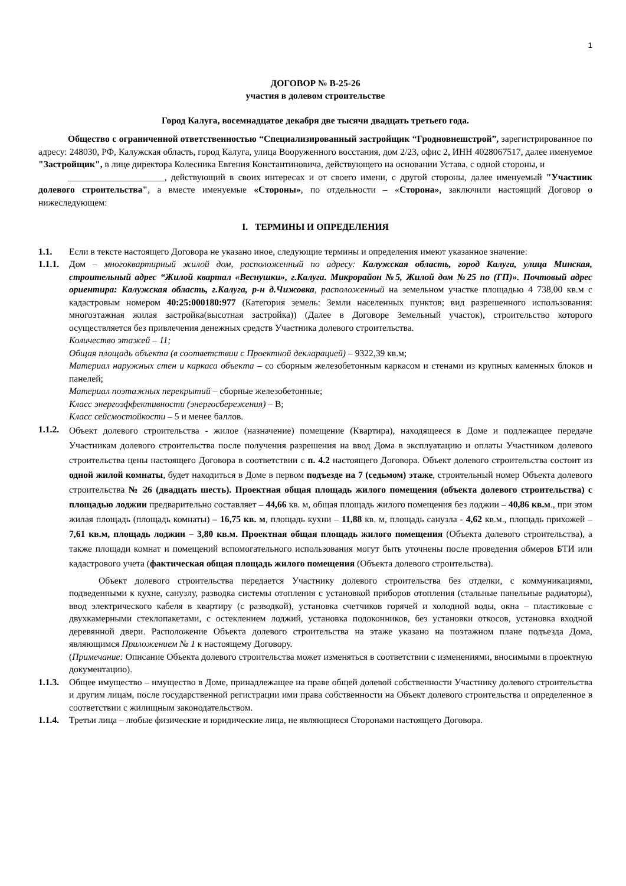1
ДОГОВОР № В-25-26
участия в долевом строительстве
Город Калуга, восемнадцатое декабря две тысячи двадцать третьего года.
Общество с ограниченной ответственностью “Специализированный застройщик “Гродновнешстрой”, зарегистрированное по адресу: 248030, РФ, Калужская область, город Калуга, улица Вооруженного восстания, дом 2/23, офис 2, ИНН 4028067517, далее именуемое "Застройщик", в лице директора Колесника Евгения Константиновича, действующего на основании Устава, с одной стороны, и
_____________________, действующий в своих интересах и от своего имени, с другой стороны, далее именуемый "Участник долевого строительства", а вместе именуемые «Стороны», по отдельности – «Сторона», заключили настоящий Договор о нижеследующем:
I. ТЕРМИНЫ И ОПРЕДЕЛЕНИЯ
1.1. Если в тексте настоящего Договора не указано иное, следующие термины и определения имеют указанное значение:
1.1.1.
Дом – многоквартирный жилой дом, расположенный по адресу: Калужская область, город Калуга, улица Минская, строительный адрес “Жилой квартал «Веснушки», г.Калуга. Микрорайон №5, Жилой дом №25 по (ГП)». Почтовый адрес ориентира: Калужская область, г.Калуга, р-н д.Чижовка, расположенный на земельном участке площадью 4 738,00 кв.м с кадастровым номером 40:25:000180:977 (Категория земель: Земли населенных пунктов; вид разрешенного использования: многоэтажная жилая застройка(высотная застройка)) (Далее в Договоре Земельный участок), строительство которого осуществляется без привлечения денежных средств Участника долевого строительства.
Количество этажей – 11;
Общая площадь объекта (в соответствии с Проектной декларацией) – 9322,39 кв.м;
Материал наружных стен и каркаса объекта – со сборным железобетонным каркасом и стенами из крупных каменных блоков и панелей;
Материал поэтажных перекрытий – сборные железобетонные;
Класс энергоэффективности (энергосбережения) – В;
Класс сейсмостойкости – 5 и менее баллов.
1.1.2.
Объект долевого строительства - жилое (назначение) помещение (Квартира), находящееся в Доме и подлежащее передаче Участникам долевого строительства после получения разрешения на ввод Дома в эксплуатацию и оплаты Участником долевого строительства цены настоящего Договора в соответствии с п. 4.2 настоящего Договора. Объект долевого строительства состоит из одной жилой комнаты, будет находиться в Доме в первом подъезде на 7 (седьмом) этаже, строительный номер Объекта долевого строительства № 26 (двадцать шесть). Проектная общая площадь жилого помещения (объекта долевого строительства) с площадью лоджии предварительно составляет – 44,66 кв. м, общая площадь жилого помещения без лоджии – 40,86 кв.м., при этом жилая площадь (площадь комнаты) – 16,75 кв. м, площадь кухни – 11,88 кв. м, площадь санузла - 4,62 кв.м., площадь прихожей – 7,61 кв.м, площадь лоджии – 3,80 кв.м. Проектная общая площадь жилого помещения (Объекта долевого строительства), а также площади комнат и помещений вспомогательного использования могут быть уточнены после проведения обмеров БТИ или кадастрового учета (фактическая общая площадь жилого помещения (Объекта долевого строительства).
Объект долевого строительства передается Участнику долевого строительства без отделки, с коммуникациями, подведенными к кухне, санузлу, разводка системы отопления с установкой приборов отопления (стальные панельные радиаторы), ввод электрического кабеля в квартиру (с разводкой), установка счетчиков горячей и холодной воды, окна – пластиковые с двухкамерными стеклопакетами, с остеклением лоджий, установка подоконников, без установки откосов, установка входной деревянной двери. Расположение Объекта долевого строительства на этаже указано на поэтажном плане подъезда Дома, являющимся Приложением № 1 к настоящему Договору.
(Примечание: Описание Объекта долевого строительства может изменяться в соответствии с изменениями, вносимыми в проектную документацию).
1.1.3.
Общее имущество – имущество в Доме, принадлежащее на праве общей долевой собственности Участнику долевого строительства и другим лицам, после государственной регистрации ими права собственности на Объект долевого строительства и определенное в соответствии с жилищным законодательством.
1.1.4.
Третьи лица – любые физические и юридические лица, не являющиеся Сторонами настоящего Договора.